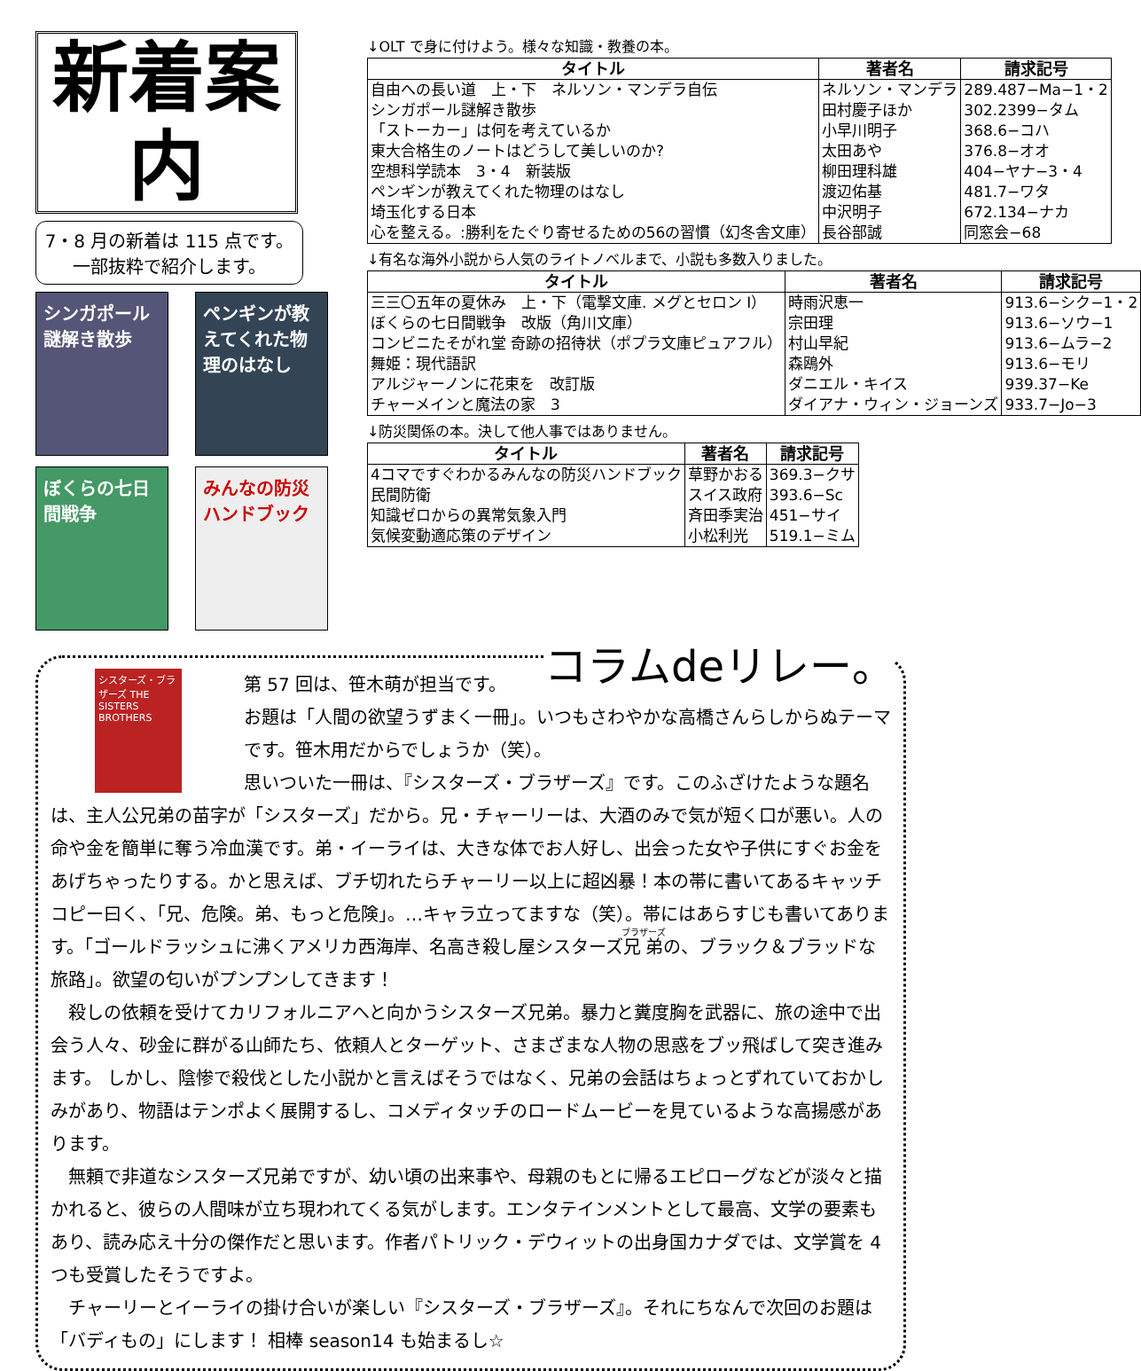新着案内
7・8 月の新着は 115 点です。
一部抜粋で紹介します。
シンガポール謎解き散歩
ペンギンが教えてくれた物理のはなし
ぼくらの七日間戦争
みんなの防災ハンドブック
↓OLT で身に付けよう。様々な知識・教養の本。
| タイトル | 著者名 | 請求記号 |
| --- | --- | --- |
| 自由への長い道 上・下 ネルソン・マンデラ自伝 | ネルソン・マンデラ | 289.487−Ma−1・2 |
| シンガポール謎解き散歩 | 田村慶子ほか | 302.2399−タム |
| 「ストーカー」は何を考えているか | 小早川明子 | 368.6−コハ |
| 東大合格生のノートはどうして美しいのか? | 太田あや | 376.8−オオ |
| 空想科学読本 3・4 新装版 | 柳田理科雄 | 404−ヤナ−3・4 |
| ペンギンが教えてくれた物理のはなし | 渡辺佑基 | 481.7−ワタ |
| 埼玉化する日本 | 中沢明子 | 672.134−ナカ |
| 心を整える。:勝利をたぐり寄せるための56の習慣（幻冬舎文庫） | 長谷部誠 | 同窓会−68 |
↓有名な海外小説から人気のライトノベルまで、小説も多数入りました。
| タイトル | 著者名 | 請求記号 |
| --- | --- | --- |
| 三三〇五年の夏休み 上・下（電撃文庫. メグとセロン Ⅰ） | 時雨沢恵一 | 913.6−シク−1・2 |
| ぼくらの七日間戦争 改版（角川文庫） | 宗田理 | 913.6−ソウ−1 |
| コンビニたそがれ堂 奇跡の招待状（ポプラ文庫ピュアフル） | 村山早紀 | 913.6−ムラ−2 |
| 舞姫：現代語訳 | 森鴎外 | 913.6−モリ |
| アルジャーノンに花束を 改訂版 | ダニエル・キイス | 939.37−Ke |
| チャーメインと魔法の家 3 | ダイアナ・ウィン・ジョーンズ | 933.7−Jo−3 |
↓防災関係の本。決して他人事ではありません。
| タイトル | 著者名 | 請求記号 |
| --- | --- | --- |
| 4コマですぐわかるみんなの防災ハンドブック | 草野かおる | 369.3−クサ |
| 民間防衛 | スイス政府 | 393.6−Sc |
| 知識ゼロからの異常気象入門 | 斉田季実治 | 451−サイ |
| 気候変動適応策のデザイン | 小松利光 | 519.1−ミム |
コラムdeリレー。
シスターズ・ブラザーズ THE SISTERS BROTHERS
第 57 回は、笹木萌が担当です。
お題は「人間の欲望うずまく一冊」。いつもさわやかな高橋さんらしからぬテーマです。笹木用だからでしょうか（笑）。
思いついた一冊は、『シスターズ・ブラザーズ』です。このふざけたような題名は、主人公兄弟の苗字が「シスターズ」だから。兄・チャーリーは、大酒のみで気が短く口が悪い。人の命や金を簡単に奪う冷血漢です。弟・イーライは、大きな体でお人好し、出会った女や子供にすぐお金をあげちゃったりする。かと思えば、ブチ切れたらチャーリー以上に超凶暴！本の帯に書いてあるキャッチコピー曰く、「兄、危険。弟、もっと危険」。…キャラ立ってますな（笑）。帯にはあらすじも書いてあります。「ゴールドラッシュに沸くアメリカ西海岸、名高き殺し屋シスターズ兄弟の、ブラック＆ブラッドな旅路」。欲望の匂いがプンプンしてきます！
　殺しの依頼を受けてカリフォルニアへと向かうシスターズ兄弟。暴力と糞度胸を武器に、旅の途中で出会う人々、砂金に群がる山師たち、依頼人とターゲット、さまざまな人物の思惑をブッ飛ばして突き進みます。 しかし、陰惨で殺伐とした小説かと言えばそうではなく、兄弟の会話はちょっとずれていておかしみがあり、物語はテンポよく展開するし、コメディタッチのロードムービーを見ているような高揚感があります。
　無頼で非道なシスターズ兄弟ですが、幼い頃の出来事や、母親のもとに帰るエピローグなどが淡々と描かれると、彼らの人間味が立ち現われてくる気がします。エンタテインメントとして最高、文学の要素もあり、読み応え十分の傑作だと思います。作者パトリック・デウィットの出身国カナダでは、文学賞を 4 つも受賞したそうですよ。
　チャーリーとイーライの掛け合いが楽しい『シスターズ・ブラザーズ』。それにちなんで次回のお題は「バディもの」にします！ 相棒 season14 も始まるし☆